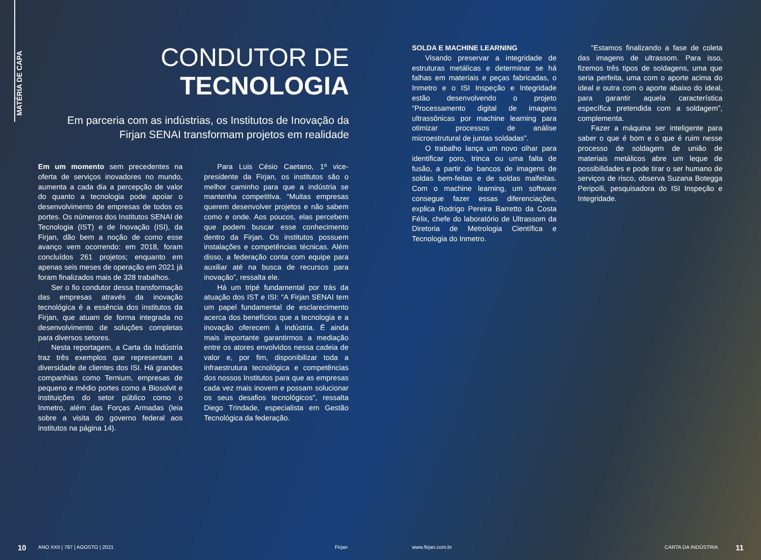MATÉRIA DE CAPA
CONDUTOR DE
TECNOLOGIA
Em parceria com as indústrias, os Institutos de Inovação da Firjan SENAI transformam projetos em realidade
Em um momento sem precedentes na oferta de serviços inovadores no mundo, aumenta a cada dia a percepção de valor do quanto a tecnologia pode apoiar o desenvolvimento de empresas de todos os portes. Os números dos Institutos SENAI de Tecnologia (IST) e de Inovação (ISI), da Firjan, dão bem a noção de como esse avanço vem ocorrendo: em 2018, foram concluídos 261 projetos; enquanto em apenas seis meses de operação em 2021 já foram finalizados mais de 328 trabalhos.
Ser o fio condutor dessa transformação das empresas através da inovação tecnológica é a essência dos institutos da Firjan, que atuam de forma integrada no desenvolvimento de soluções completas para diversos setores.
Nesta reportagem, a Carta da Indústria traz três exemplos que representam a diversidade de clientes dos ISI. Há grandes companhias como Ternium, empresas de pequeno e médio portes como a Biosolvit e instituições do setor público como o Inmetro, além das Forças Armadas (leia sobre a visita do governo federal aos institutos na página 14).
Para Luis Césio Caetano, 1º vice-presidente da Firjan, os institutos são o melhor caminho para que a indústria se mantenha competitiva. “Muitas empresas querem desenvolver projetos e não sabem como e onde. Aos poucos, elas percebem que podem buscar esse conhecimento dentro da Firjan. Os institutos possuem instalações e competências técnicas. Além disso, a federação conta com equipe para auxiliar até na busca de recursos para inovação”, ressalta ele.
Há um tripé fundamental por trás da atuação dos IST e ISI: “A Firjan SENAI tem um papel fundamental de esclarecimento acerca dos benefícios que a tecnologia e a inovação oferecem à indústria. É ainda mais importante garantirmos a mediação entre os atores envolvidos nessa cadeia de valor e, por fim, disponibilizar toda a infraestrutura tecnológica e competências dos nossos Institutos para que as empresas cada vez mais inovem e possam solucionar os seus desafios tecnológicos”, ressalta Diego Trindade, especialista em Gestão Tecnológica da federação.
SOLDA E MACHINE LEARNING
Visando preservar a integridade de estruturas metálicas e determinar se há falhas em materiais e peças fabricadas, o Inmetro e o ISI Inspeção e Integridade estão desenvolvendo o projeto “Processamento digital de imagens ultrassônicas por machine learning para otimizar processos de análise microestrutural de juntas soldadas”.
O trabalho lança um novo olhar para identificar poro, trinca ou uma falta de fusão, a partir de bancos de imagens de soldas bem-feitas e de soldas malfeitas. Com o machine learning, um software consegue fazer essas diferenciações, explica Rodrigo Pereira Barretto da Costa Félix, chefe do laboratório de Ultrassom da Diretoria de Metrologia Científica e Tecnologia do Inmetro.
“Estamos finalizando a fase de coleta das imagens de ultrassom. Para isso, fizemos três tipos de soldagens, uma que seria perfeita, uma com o aporte acima do ideal e outra com o aporte abaixo do ideal, para garantir aquela característica específica pretendida com a soldagem”, complementa.
Fazer a máquina ser inteligente para saber o que é bom e o que é ruim nesse processo de soldagem de união de materiais metálicos abre um leque de possibilidades e pode tirar o ser humano de serviços de risco, observa Suzana Botegga Peripolli, pesquisadora do ISI Inspeção e Integridade.
10 ANO XXII | 797 | AGOSTO | 2021 Firjan www.firjan.com.br CARTA DA INDÚSTRIA 11